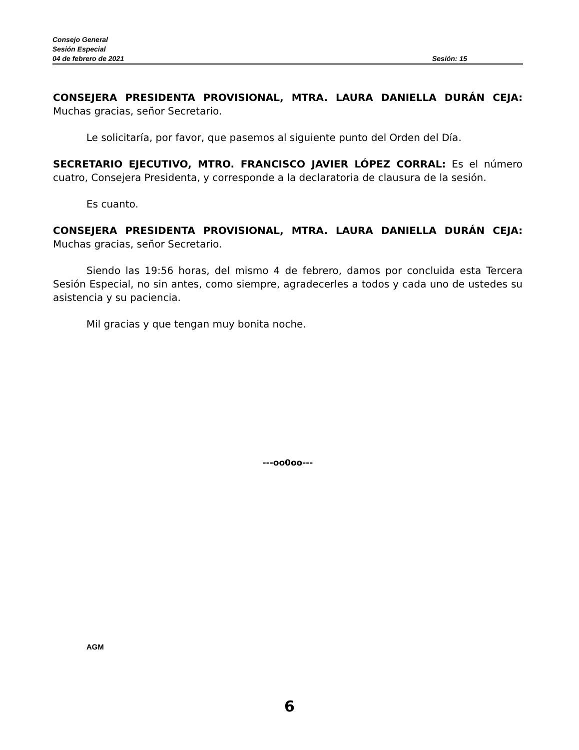Consejo General
Sesión Especial
04 de febrero de 2021 Sesión: 15
CONSEJERA PRESIDENTA PROVISIONAL, MTRA. LAURA DANIELLA DURÁN CEJA: Muchas gracias, señor Secretario.
Le solicitaría, por favor, que pasemos al siguiente punto del Orden del Día.
SECRETARIO EJECUTIVO, MTRO. FRANCISCO JAVIER LÓPEZ CORRAL: Es el número cuatro, Consejera Presidenta, y corresponde a la declaratoria de clausura de la sesión.
Es cuanto.
CONSEJERA PRESIDENTA PROVISIONAL, MTRA. LAURA DANIELLA DURÁN CEJA: Muchas gracias, señor Secretario.
Siendo las 19:56 horas, del mismo 4 de febrero, damos por concluida esta Tercera Sesión Especial, no sin antes, como siempre, agradecerles a todos y cada uno de ustedes su asistencia y su paciencia.
Mil gracias y que tengan muy bonita noche.
---oo0oo---
AGM
6